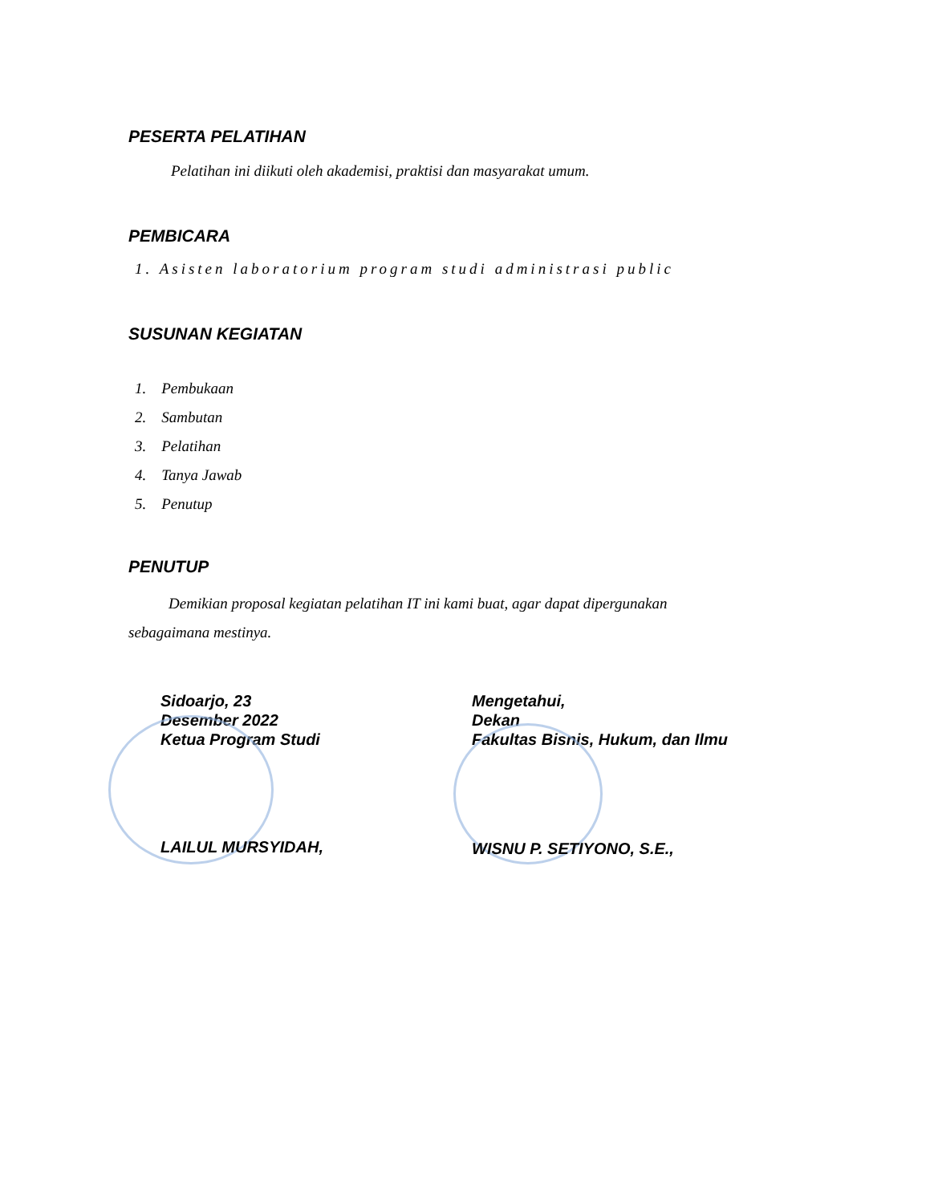PESERTA PELATIHAN
Pelatihan ini diikuti oleh akademisi, praktisi dan masyarakat umum.
PEMBICARA
1. Asisten laboratorium program studi administrasi public
SUSUNAN KEGIATAN
1. Pembukaan
2. Sambutan
3. Pelatihan
4. Tanya Jawab
5. Penutup
PENUTUP
Demikian proposal kegiatan pelatihan IT ini kami buat, agar dapat dipergunakan
sebagaimana mestinya.
Sidoarjo, 23
Desember 2022
Ketua Program Studi
LAILUL MURSYIDAH,
Mengetahui,
Dekan
Fakultas Bisnis, Hukum, dan Ilmu
WISNU P. SETIYONO, S.E.,